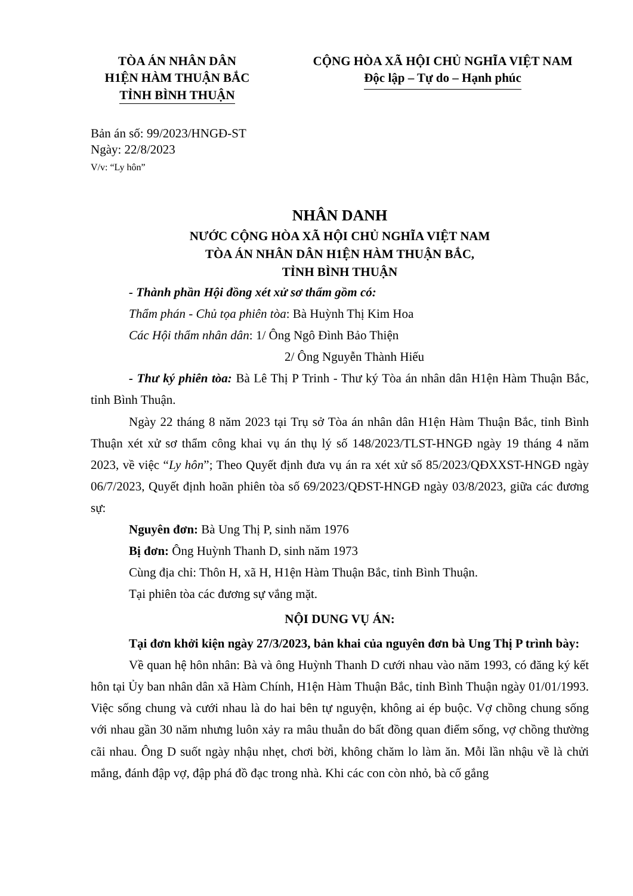TÒA ÁN NHÂN DÂN
H1ỆN HÀM THUẬN BẮC
TỈNH BÌNH THUẬN
CỘNG HÒA XÃ HỘI CHỦ NGHĨA VIỆT NAM
Độc lập – Tự do – Hạnh phúc
Bản án số: 99/2023/HNGĐ-ST
Ngày: 22/8/2023
V/v: “Ly hôn”
NHÂN DANH
NƯỚC CỘNG HÒA XÃ HỘI CHỦ NGHĨA VIỆT NAM
TÒA ÁN NHÂN DÂN H1ỆN HÀM THUẬN BẮC,
TỈNH BÌNH THUẬN
- Thành phần Hội đồng xét xử sơ thẩm gồm có:
Thẩm phán - Chủ tọa phiên tòa: Bà Huỳnh Thị Kim Hoa
Các Hội thẩm nhân dân: 1/ Ông Ngô Đình Bảo Thiện
2/ Ông Nguyễn Thành Hiếu
- Thư ký phiên tòa: Bà Lê Thị P Trinh - Thư ký Tòa án nhân dân H1ện Hàm Thuận Bắc, tỉnh Bình Thuận.
Ngày 22 tháng 8 năm 2023 tại Trụ sở Tòa án nhân dân H1ện Hàm Thuận Bắc, tỉnh Bình Thuận xét xử sơ thẩm công khai vụ án thụ lý số 148/2023/TLST-HNGĐ ngày 19 tháng 4 năm 2023, về việc “Ly hôn”; Theo Quyết định đưa vụ án ra xét xử số 85/2023/QĐXXST-HNGĐ ngày 06/7/2023, Quyết định hoãn phiên tòa số 69/2023/QĐST-HNGĐ ngày 03/8/2023, giữa các đương sự:
Nguyên đơn: Bà Ung Thị P, sinh năm 1976
Bị đơn: Ông Huỳnh Thanh D, sinh năm 1973
Cùng địa chỉ: Thôn H, xã H, H1ện Hàm Thuận Bắc, tỉnh Bình Thuận.
Tại phiên tòa các đương sự vắng mặt.
NỘI DUNG VỤ ÁN:
Tại đơn khởi kiện ngày 27/3/2023, bản khai của nguyên đơn bà Ung Thị P trình bày:
Về quan hệ hôn nhân: Bà và ông Huỳnh Thanh D cưới nhau vào năm 1993, có đăng ký kết hôn tại Ủy ban nhân dân xã Hàm Chính, H1ện Hàm Thuận Bắc, tỉnh Bình Thuận ngày 01/01/1993. Việc sống chung và cưới nhau là do hai bên tự nguyện, không ai ép buộc. Vợ chồng chung sống với nhau gần 30 năm nhưng luôn xảy ra mâu thuẫn do bất đồng quan điểm sống, vợ chồng thường cãi nhau. Ông D suốt ngày nhậu nhẹt, chơi bời, không chăm lo làm ăn. Mỗi lần nhậu về là chửi mắng, đánh đập vợ, đập phá đồ đạc trong nhà. Khi các con còn nhỏ, bà cố gắng